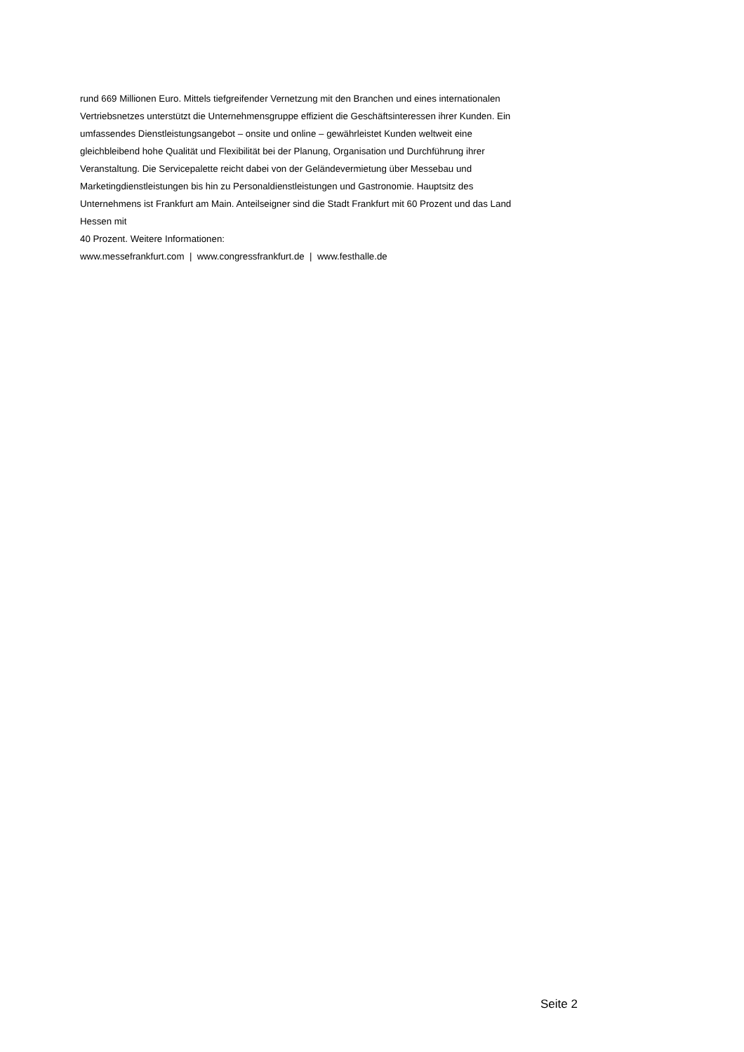rund 669 Millionen Euro. Mittels tiefgreifender Vernetzung mit den Branchen und eines internationalen Vertriebsnetzes unterstützt die Unternehmensgruppe effizient die Geschäftsinteressen ihrer Kunden. Ein umfassendes Dienstleistungsangebot – onsite und online – gewährleistet Kunden weltweit eine gleichbleibend hohe Qualität und Flexibilität bei der Planung, Organisation und Durchführung ihrer Veranstaltung. Die Servicepalette reicht dabei von der Geländevermietung über Messebau und Marketingdienstleistungen bis hin zu Personaldienstleistungen und Gastronomie. Hauptsitz des Unternehmens ist Frankfurt am Main. Anteilseigner sind die Stadt Frankfurt mit 60 Prozent und das Land Hessen mit
40 Prozent. Weitere Informationen:
www.messefrankfurt.com | www.congressfrankfurt.de | www.festhalle.de
Seite 2